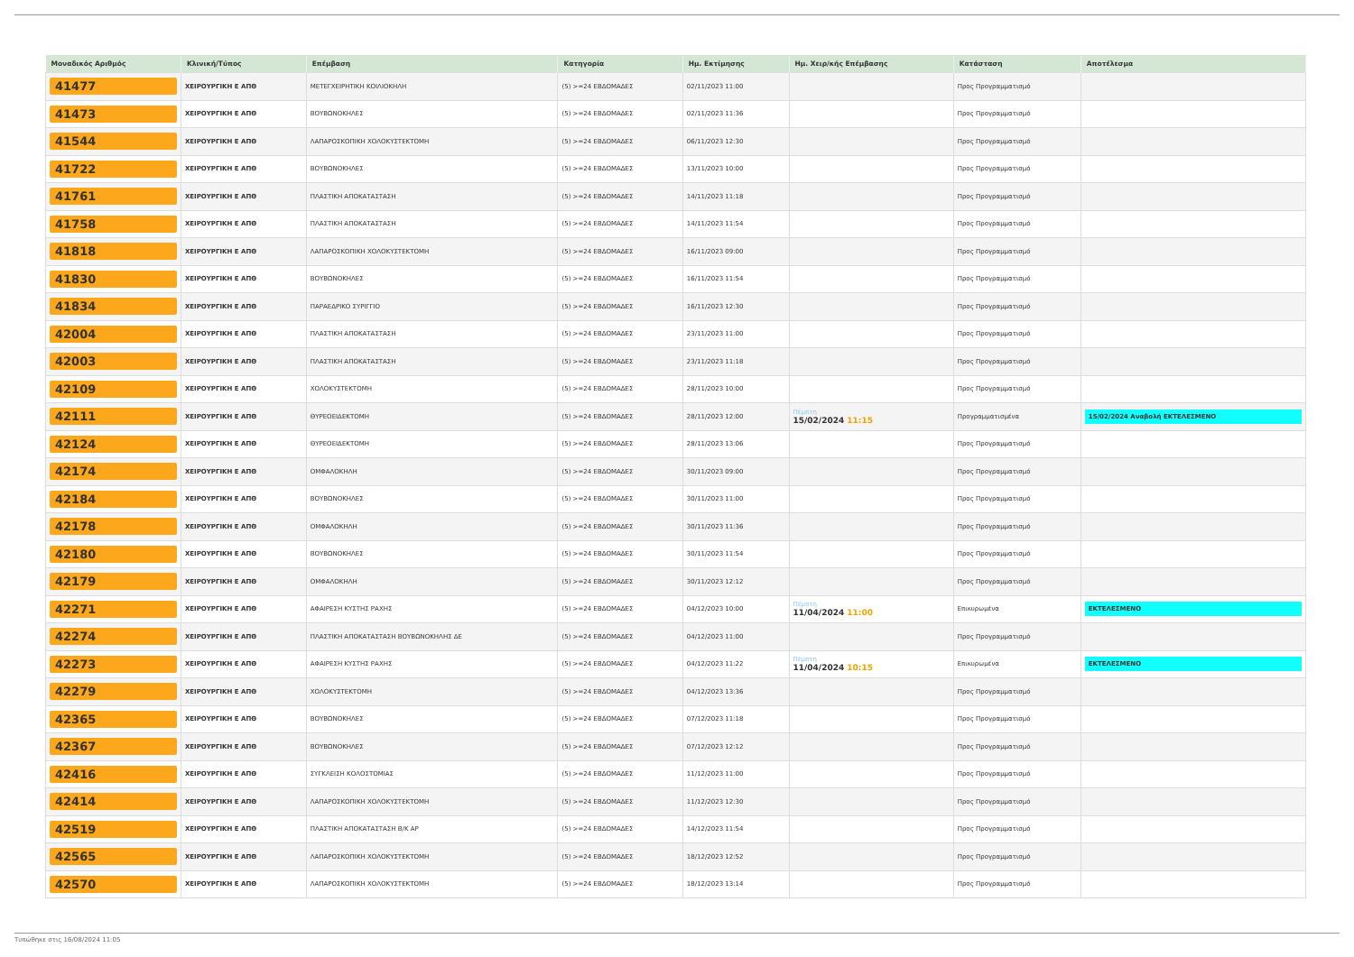| Μοναδικός Αριθμός | Κλινική/Τύπος | Επέμβαση | Κατηγορία | Ημ. Εκτίμησης | Ημ. Χειρ/κής Επέμβασης | Κατάσταση | Αποτέλεσμα |
| --- | --- | --- | --- | --- | --- | --- | --- |
| 41477 | ΧΕΙΡΟΥΡΓΙΚΗ Ε ΑΠΘ | ΜΕΤΕΓΧΕΙΡΗΤΙΚΗ ΚΟΙΛΙΟΚΗΛΗ | (5) >=24 ΕΒΔΟΜΑΔΕΣ | 02/11/2023 11:00 | | Προς Προγραμματισμό | |
| 41473 | ΧΕΙΡΟΥΡΓΙΚΗ Ε ΑΠΘ | ΒΟΥΒΩΝΟΚΗΛΕΣ | (5) >=24 ΕΒΔΟΜΑΔΕΣ | 02/11/2023 11:36 | | Προς Προγραμματισμό | |
| 41544 | ΧΕΙΡΟΥΡΓΙΚΗ Ε ΑΠΘ | ΛΑΠΑΡΟΣΚΟΠΙΚΗ ΧΟΛΟΚΥΣΤΕΚΤΟΜΗ | (5) >=24 ΕΒΔΟΜΑΔΕΣ | 06/11/2023 12:30 | | Προς Προγραμματισμό | |
| 41722 | ΧΕΙΡΟΥΡΓΙΚΗ Ε ΑΠΘ | ΒΟΥΒΩΝΟΚΗΛΕΣ | (5) >=24 ΕΒΔΟΜΑΔΕΣ | 13/11/2023 10:00 | | Προς Προγραμματισμό | |
| 41761 | ΧΕΙΡΟΥΡΓΙΚΗ Ε ΑΠΘ | ΠΛΑΣΤΙΚΗ ΑΠΟΚΑΤΑΣΤΑΣΗ | (5) >=24 ΕΒΔΟΜΑΔΕΣ | 14/11/2023 11:18 | | Προς Προγραμματισμό | |
| 41758 | ΧΕΙΡΟΥΡΓΙΚΗ Ε ΑΠΘ | ΠΛΑΣΤΙΚΗ ΑΠΟΚΑΤΑΣΤΑΣΗ | (5) >=24 ΕΒΔΟΜΑΔΕΣ | 14/11/2023 11:54 | | Προς Προγραμματισμό | |
| 41818 | ΧΕΙΡΟΥΡΓΙΚΗ Ε ΑΠΘ | ΛΑΠΑΡΟΣΚΟΠΙΚΗ ΧΟΛΟΚΥΣΤΕΚΤΟΜΗ | (5) >=24 ΕΒΔΟΜΑΔΕΣ | 16/11/2023 09:00 | | Προς Προγραμματισμό | |
| 41830 | ΧΕΙΡΟΥΡΓΙΚΗ Ε ΑΠΘ | ΒΟΥΒΩΝΟΚΗΛΕΣ | (5) >=24 ΕΒΔΟΜΑΔΕΣ | 16/11/2023 11:54 | | Προς Προγραμματισμό | |
| 41834 | ΧΕΙΡΟΥΡΓΙΚΗ Ε ΑΠΘ | ΠΑΡΑΕΔΡΙΚΟ ΣΥΡΙΓΓΙΟ | (5) >=24 ΕΒΔΟΜΑΔΕΣ | 16/11/2023 12:30 | | Προς Προγραμματισμό | |
| 42004 | ΧΕΙΡΟΥΡΓΙΚΗ Ε ΑΠΘ | ΠΛΑΣΤΙΚΗ ΑΠΟΚΑΤΑΣΤΑΣΗ | (5) >=24 ΕΒΔΟΜΑΔΕΣ | 23/11/2023 11:00 | | Προς Προγραμματισμό | |
| 42003 | ΧΕΙΡΟΥΡΓΙΚΗ Ε ΑΠΘ | ΠΛΑΣΤΙΚΗ ΑΠΟΚΑΤΑΣΤΑΣΗ | (5) >=24 ΕΒΔΟΜΑΔΕΣ | 23/11/2023 11:18 | | Προς Προγραμματισμό | |
| 42109 | ΧΕΙΡΟΥΡΓΙΚΗ Ε ΑΠΘ | ΧΟΛΟΚΥΣΤΕΚΤΟΜΗ | (5) >=24 ΕΒΔΟΜΑΔΕΣ | 28/11/2023 10:00 | | Προς Προγραμματισμό | |
| 42111 | ΧΕΙΡΟΥΡΓΙΚΗ Ε ΑΠΘ | ΘΥΡΕΟΕΙΔΕΚΤΟΜΗ | (5) >=24 ΕΒΔΟΜΑΔΕΣ | 28/11/2023 12:00 | Πέμπτη 15/02/2024 11:15 | Προγραμματισμένα | 15/02/2024 Αναβολή ΕΚΤΕΛΕΣΜΕΝΟ |
| 42124 | ΧΕΙΡΟΥΡΓΙΚΗ Ε ΑΠΘ | ΘΥΡΕΟΕΙΔΕΚΤΟΜΗ | (5) >=24 ΕΒΔΟΜΑΔΕΣ | 28/11/2023 13:06 | | Προς Προγραμματισμό | |
| 42174 | ΧΕΙΡΟΥΡΓΙΚΗ Ε ΑΠΘ | ΟΜΦΑΛΟΚΗΛΗ | (5) >=24 ΕΒΔΟΜΑΔΕΣ | 30/11/2023 09:00 | | Προς Προγραμματισμό | |
| 42184 | ΧΕΙΡΟΥΡΓΙΚΗ Ε ΑΠΘ | ΒΟΥΒΩΝΟΚΗΛΕΣ | (5) >=24 ΕΒΔΟΜΑΔΕΣ | 30/11/2023 11:00 | | Προς Προγραμματισμό | |
| 42178 | ΧΕΙΡΟΥΡΓΙΚΗ Ε ΑΠΘ | ΟΜΦΑΛΟΚΗΛΗ | (5) >=24 ΕΒΔΟΜΑΔΕΣ | 30/11/2023 11:36 | | Προς Προγραμματισμό | |
| 42180 | ΧΕΙΡΟΥΡΓΙΚΗ Ε ΑΠΘ | ΒΟΥΒΩΝΟΚΗΛΕΣ | (5) >=24 ΕΒΔΟΜΑΔΕΣ | 30/11/2023 11:54 | | Προς Προγραμματισμό | |
| 42179 | ΧΕΙΡΟΥΡΓΙΚΗ Ε ΑΠΘ | ΟΜΦΑΛΟΚΗΛΗ | (5) >=24 ΕΒΔΟΜΑΔΕΣ | 30/11/2023 12:12 | | Προς Προγραμματισμό | |
| 42271 | ΧΕΙΡΟΥΡΓΙΚΗ Ε ΑΠΘ | ΑΦΑΙΡΕΣΗ ΚΥΣΤΗΣ ΡΑΧΗΣ | (5) >=24 ΕΒΔΟΜΑΔΕΣ | 04/12/2023 10:00 | Πέμπτη 11/04/2024 11:00 | Επικυρωμένα | ΕΚΤΕΛΕΣΜΕΝΟ |
| 42274 | ΧΕΙΡΟΥΡΓΙΚΗ Ε ΑΠΘ | ΠΛΑΣΤΙΚΗ ΑΠΟΚΑΤΑΣΤΑΣΗ ΒΟΥΒΩΝΟΚΗΛΗΣ ΔΕ | (5) >=24 ΕΒΔΟΜΑΔΕΣ | 04/12/2023 11:00 | | Προς Προγραμματισμό | |
| 42273 | ΧΕΙΡΟΥΡΓΙΚΗ Ε ΑΠΘ | ΑΦΑΙΡΕΣΗ ΚΥΣΤΗΣ ΡΑΧΗΣ | (5) >=24 ΕΒΔΟΜΑΔΕΣ | 04/12/2023 11:22 | Πέμπτη 11/04/2024 10:15 | Επικυρωμένα | ΕΚΤΕΛΕΣΜΕΝΟ |
| 42279 | ΧΕΙΡΟΥΡΓΙΚΗ Ε ΑΠΘ | ΧΟΛΟΚΥΣΤΕΚΤΟΜΗ | (5) >=24 ΕΒΔΟΜΑΔΕΣ | 04/12/2023 13:36 | | Προς Προγραμματισμό | |
| 42365 | ΧΕΙΡΟΥΡΓΙΚΗ Ε ΑΠΘ | ΒΟΥΒΩΝΟΚΗΛΕΣ | (5) >=24 ΕΒΔΟΜΑΔΕΣ | 07/12/2023 11:18 | | Προς Προγραμματισμό | |
| 42367 | ΧΕΙΡΟΥΡΓΙΚΗ Ε ΑΠΘ | ΒΟΥΒΩΝΟΚΗΛΕΣ | (5) >=24 ΕΒΔΟΜΑΔΕΣ | 07/12/2023 12:12 | | Προς Προγραμματισμό | |
| 42416 | ΧΕΙΡΟΥΡΓΙΚΗ Ε ΑΠΘ | ΣΥΓΚΛΕΙΣΗ ΚΟΛΟΣΤΟΜΙΑΣ | (5) >=24 ΕΒΔΟΜΑΔΕΣ | 11/12/2023 11:00 | | Προς Προγραμματισμό | |
| 42414 | ΧΕΙΡΟΥΡΓΙΚΗ Ε ΑΠΘ | ΛΑΠΑΡΟΣΚΟΠΙΚΗ ΧΟΛΟΚΥΣΤΕΚΤΟΜΗ | (5) >=24 ΕΒΔΟΜΑΔΕΣ | 11/12/2023 12:30 | | Προς Προγραμματισμό | |
| 42519 | ΧΕΙΡΟΥΡΓΙΚΗ Ε ΑΠΘ | ΠΛΑΣΤΙΚΗ ΑΠΟΚΑΤΑΣΤΑΣΗ Β/Κ ΑΡ | (5) >=24 ΕΒΔΟΜΑΔΕΣ | 14/12/2023 11:54 | | Προς Προγραμματισμό | |
| 42565 | ΧΕΙΡΟΥΡΓΙΚΗ Ε ΑΠΘ | ΛΑΠΑΡΟΣΚΟΠΙΚΗ ΧΟΛΟΚΥΣΤΕΚΤΟΜΗ | (5) >=24 ΕΒΔΟΜΑΔΕΣ | 18/12/2023 12:52 | | Προς Προγραμματισμό | |
| 42570 | ΧΕΙΡΟΥΡΓΙΚΗ Ε ΑΠΘ | ΛΑΠΑΡΟΣΚΟΠΙΚΗ ΧΟΛΟΚΥΣΤΕΚΤΟΜΗ | (5) >=24 ΕΒΔΟΜΑΔΕΣ | 18/12/2023 13:14 | | Προς Προγραμματισμό | |
Τυπώθηκε στις 16/08/2024 11:05